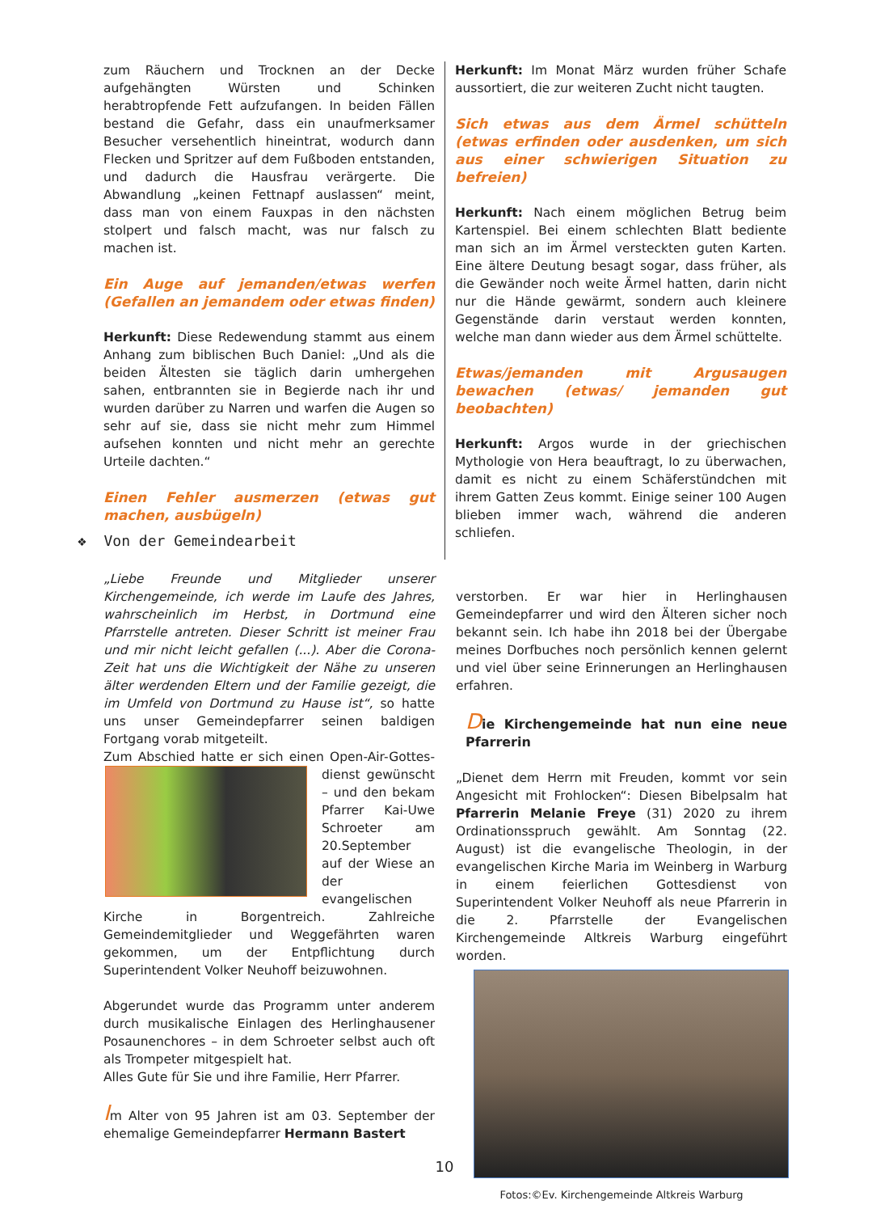zum Räuchern und Trocknen an der Decke aufgehängten Würsten und Schinken herabtropfende Fett aufzufangen. In beiden Fällen bestand die Gefahr, dass ein unaufmerksamer Besucher versehentlich hineintrat, wodurch dann Flecken und Spritzer auf dem Fußboden entstanden, und dadurch die Hausfrau verärgerte. Die Abwandlung „keinen Fettnapf auslassen“ meint, dass man von einem Fauxpas in den nächsten stolpert und falsch macht, was nur falsch zu machen ist.
Ein Auge auf jemanden/etwas werfen (Gefallen an jemandem oder etwas finden)
Herkunft: Diese Redewendung stammt aus einem Anhang zum biblischen Buch Daniel: „Und als die beiden Ältesten sie täglich darin umhergehen sahen, entbrannten sie in Begierde nach ihr und wurden darüber zu Narren und warfen die Augen so sehr auf sie, dass sie nicht mehr zum Himmel aufsehen konnten und nicht mehr an gerechte Urteile dachten.“
Einen Fehler ausmerzen (etwas gut machen, ausbügeln)
Herkunft: Im Monat März wurden früher Schafe aussortiert, die zur weiteren Zucht nicht taugten.
Sich etwas aus dem Ärmel schütteln (etwas erfinden oder ausdenken, um sich aus einer schwierigen Situation zu befreien)
Herkunft: Nach einem möglichen Betrug beim Kartenspiel. Bei einem schlechten Blatt bediente man sich an im Ärmel versteckten guten Karten. Eine ältere Deutung besagt sogar, dass früher, als die Gewänder noch weite Ärmel hatten, darin nicht nur die Hände gewärmt, sondern auch kleinere Gegenstände darin verstaut werden konnten, welche man dann wieder aus dem Ärmel schüttelte.
Etwas/jemanden mit Argusaugen bewachen (etwas/ jemanden gut beobachten)
Herkunft: Argos wurde in der griechischen Mythologie von Hera beauftragt, Io zu überwachen, damit es nicht zu einem Schäferstündchen mit ihrem Gatten Zeus kommt. Einige seiner 100 Augen blieben immer wach, während die anderen schliefen.
❖ Von der Gemeindearbeit
„Liebe Freunde und Mitglieder unserer Kirchengemeinde, ich werde im Laufe des Jahres, wahrscheinlich im Herbst, in Dortmund eine Pfarrstelle antreten. Dieser Schritt ist meiner Frau und mir nicht leicht gefallen (...). Aber die Corona-Zeit hat uns die Wichtigkeit der Nähe zu unseren älter werdenden Eltern und der Familie gezeigt, die im Umfeld von Dortmund zu Hause ist“, so hatte uns unser Gemeindepfarrer seinen baldigen Fortgang vorab mitgeteilt.
Zum Abschied hatte er sich einen Open-Air-Gottes- dienst gewünscht – und den bekam Pfarrer Kai-Uwe Schroeter am 20.September auf der Wiese an der evangelischen Kirche in Borgentreich. Zahlreiche Gemeindemitglieder und Weggefährten waren gekommen, um der Entpflichtung durch Superintendent Volker Neuhoff beizuwohnen.
Abgerundet wurde das Programm unter anderem durch musikalische Einlagen des Herlinghausener Posaunenchores – in dem Schroeter selbst auch oft als Trompeter mitgespielt hat.
Alles Gute für Sie und ihre Familie, Herr Pfarrer.
Im Alter von 95 Jahren ist am 03. September der ehemalige Gemeindepfarrer Hermann Bastert
verstorben. Er war hier in Herlinghausen Gemeindepfarrer und wird den Älteren sicher noch bekannt sein. Ich habe ihn 2018 bei der Übergabe meines Dorfbuches noch persönlich kennen gelernt und viel über seine Erinnerungen an Herlinghausen erfahren.
Die Kirchengemeinde hat nun eine neue Pfarrerin
„Dienet dem Herrn mit Freuden, kommt vor sein Angesicht mit Frohlocken“: Diesen Bibelpsalm hat Pfarrerin Melanie Freye (31) 2020 zu ihrem Ordinationsspruch gewählt. Am Sonntag (22. August) ist die evangelische Theologin, in der evangelischen Kirche Maria im Weinberg in Warburg in einem feierlichen Gottesdienst von Superintendent Volker Neuhoff als neue Pfarrerin in die 2. Pfarrstelle der Evangelischen Kirchengemeinde Altkreis Warburg eingeführt worden.
Fotos:©Ev. Kirchengemeinde Altkreis Warburg
10